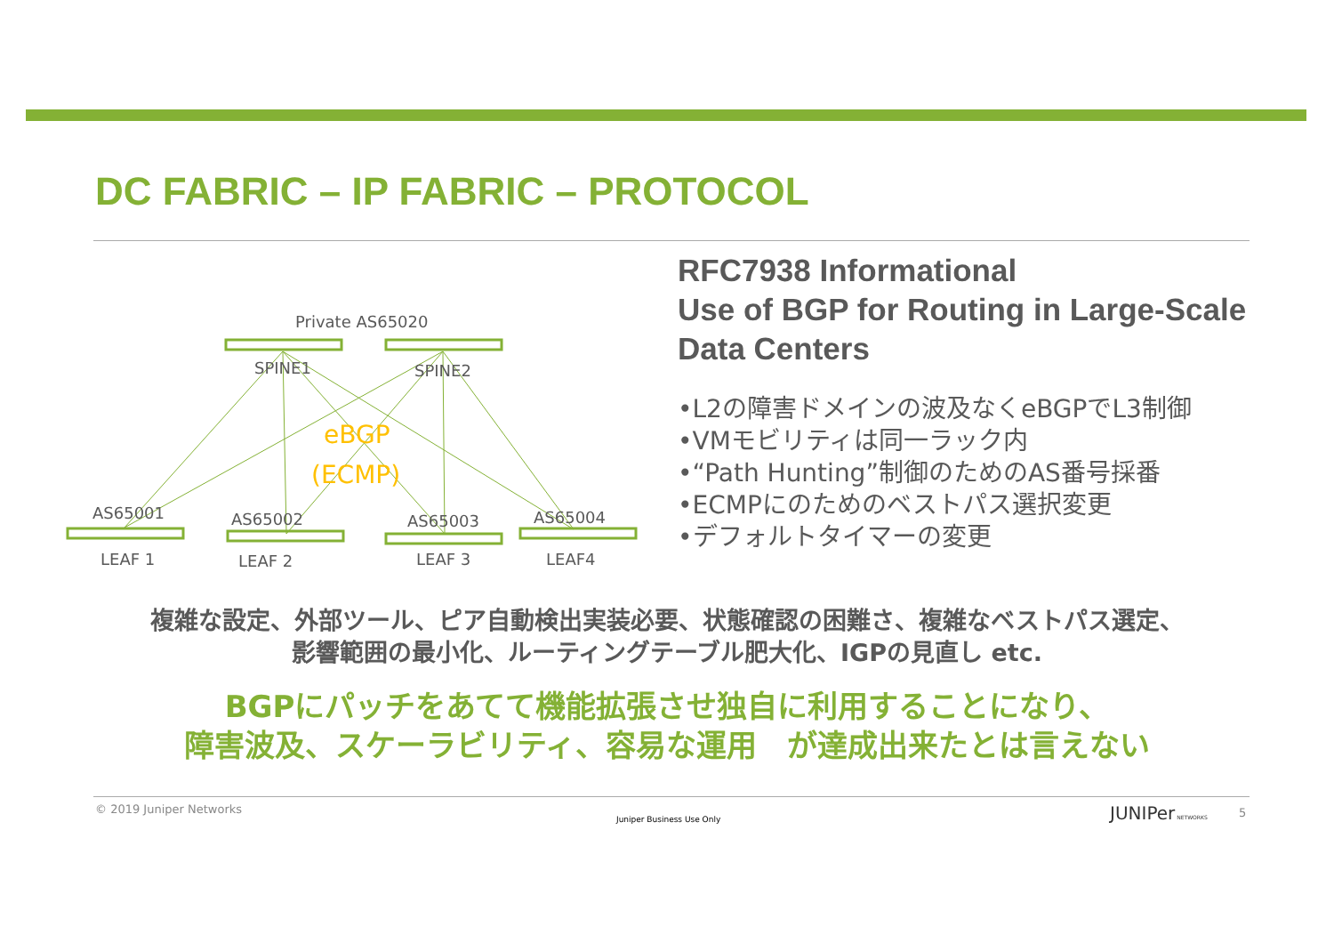DC FABRIC – IP FABRIC – PROTOCOL
Private AS65020
SPINE1
SPINE2
eBGP
(ECMP)
AS65001
AS65002
AS65003
AS65004
LEAF 1
LEAF 2
LEAF 3
LEAF4
RFC7938 Informational
Use of BGP for Routing in Large-Scale Data Centers
•L2の障害ドメインの波及なくeBGPでL3制御
•VMモビリティは同一ラック内
•“Path Hunting”制御のためのAS番号採番
•ECMPにのためのベストパス選択変更
•デフォルトタイマーの変更
複雑な設定、外部ツール、ピア自動検出実装必要、状態確認の困難さ、複雑なベストパス選定、
影響範囲の最小化、ルーティングテーブル肥大化、IGPの見直し etc.
BGPにパッチをあてて機能拡張させ独自に利用することになり、
障害波及、スケーラビリティ、容易な運用　が達成出来たとは言えない
© 2019 Juniper Networks
Juniper Business Use Only JUNIPer NETWORKS 5